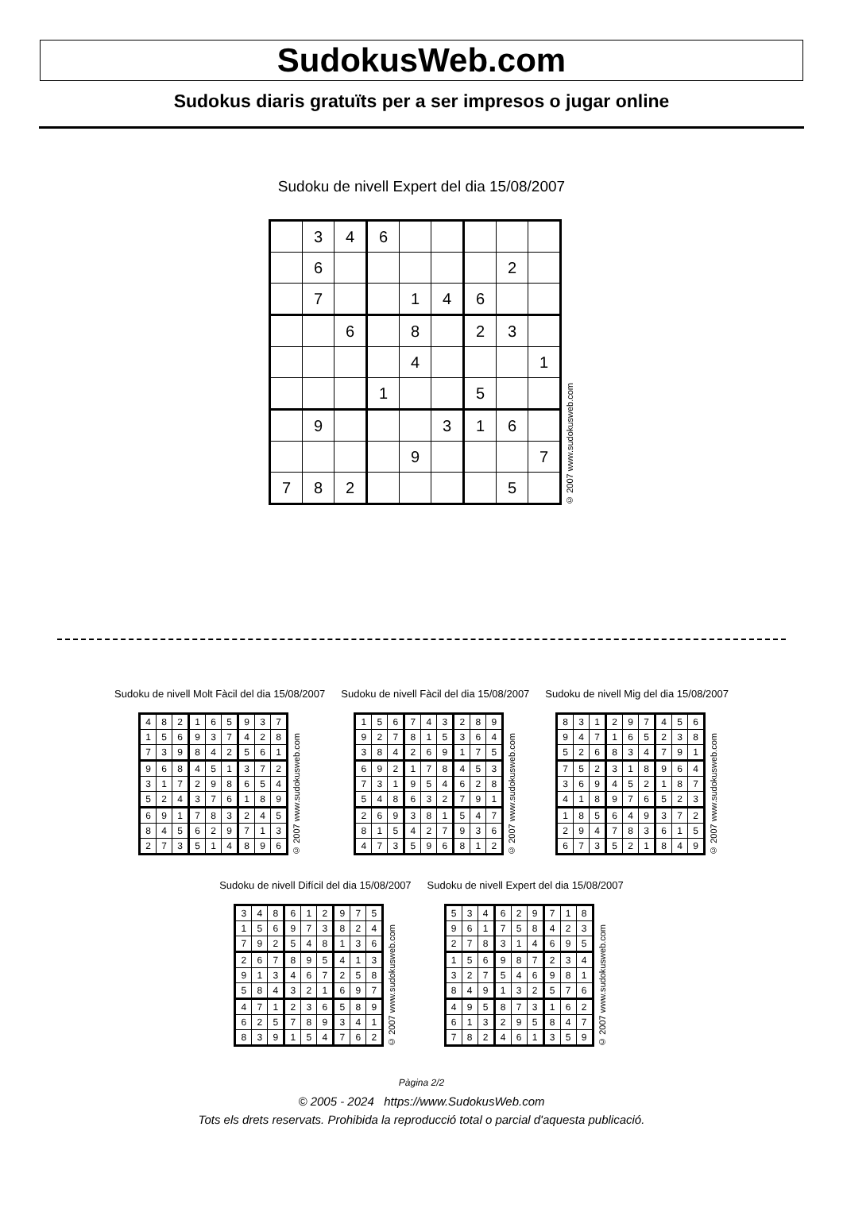SudokusWeb.com
Sudokus diaris gratuïts per a ser impresos o jugar online
Sudoku de nivell Expert del dia 15/08/2007
| | 3 | 4 | 6 | | | | | |
| | 6 | | | | | | 2 | |
| | 7 | | | 1 | 4 | 6 | | |
| | | 6 | | 8 | | 2 | 3 | |
| | | | | 4 | | | | 1 |
| | | | 1 | | | 5 | | |
| | 9 | | | | 3 | 1 | 6 | |
| | | | | 9 | | | | 7 |
| 7 | 8 | 2 | | | | | 5 | |
© 2007 www.sudokusweb.com
Sudoku de nivell Molt Fàcil del dia 15/08/2007
| 4 | 8 | 2 | 1 | 6 | 5 | 9 | 3 | 7 |
| 1 | 5 | 6 | 9 | 3 | 7 | 4 | 2 | 8 |
| 7 | 3 | 9 | 8 | 4 | 2 | 5 | 6 | 1 |
| 9 | 6 | 8 | 4 | 5 | 1 | 3 | 7 | 2 |
| 3 | 1 | 7 | 2 | 9 | 8 | 6 | 5 | 4 |
| 5 | 2 | 4 | 3 | 7 | 6 | 1 | 8 | 9 |
| 6 | 9 | 1 | 7 | 8 | 3 | 2 | 4 | 5 |
| 8 | 4 | 5 | 6 | 2 | 9 | 7 | 1 | 3 |
| 2 | 7 | 3 | 5 | 1 | 4 | 8 | 9 | 6 |
© 2007 www.sudokusweb.com
Sudoku de nivell Fàcil del dia 15/08/2007
| 1 | 5 | 6 | 7 | 4 | 3 | 2 | 8 | 9 |
| 9 | 2 | 7 | 8 | 1 | 5 | 3 | 6 | 4 |
| 3 | 8 | 4 | 2 | 6 | 9 | 1 | 7 | 5 |
| 6 | 9 | 2 | 1 | 7 | 8 | 4 | 5 | 3 |
| 7 | 3 | 1 | 9 | 5 | 4 | 6 | 2 | 8 |
| 5 | 4 | 8 | 6 | 3 | 2 | 7 | 9 | 1 |
| 2 | 6 | 9 | 3 | 8 | 1 | 5 | 4 | 7 |
| 8 | 1 | 5 | 4 | 2 | 7 | 9 | 3 | 6 |
| 4 | 7 | 3 | 5 | 9 | 6 | 8 | 1 | 2 |
© 2007 www.sudokusweb.com
Sudoku de nivell Mig del dia 15/08/2007
| 8 | 3 | 1 | 2 | 9 | 7 | 4 | 5 | 6 |
| 9 | 4 | 7 | 1 | 6 | 5 | 2 | 3 | 8 |
| 5 | 2 | 6 | 8 | 3 | 4 | 7 | 9 | 1 |
| 7 | 5 | 2 | 3 | 1 | 8 | 9 | 6 | 4 |
| 3 | 6 | 9 | 4 | 5 | 2 | 1 | 8 | 7 |
| 4 | 1 | 8 | 9 | 7 | 6 | 5 | 2 | 3 |
| 1 | 8 | 5 | 6 | 4 | 9 | 3 | 7 | 2 |
| 2 | 9 | 4 | 7 | 8 | 3 | 6 | 1 | 5 |
| 6 | 7 | 3 | 5 | 2 | 1 | 8 | 4 | 9 |
© 2007 www.sudokusweb.com
Sudoku de nivell Difícil del dia 15/08/2007
| 3 | 4 | 8 | 6 | 1 | 2 | 9 | 7 | 5 |
| 1 | 5 | 6 | 9 | 7 | 3 | 8 | 2 | 4 |
| 7 | 9 | 2 | 5 | 4 | 8 | 1 | 3 | 6 |
| 2 | 6 | 7 | 8 | 9 | 5 | 4 | 1 | 3 |
| 9 | 1 | 3 | 4 | 6 | 7 | 2 | 5 | 8 |
| 5 | 8 | 4 | 3 | 2 | 1 | 6 | 9 | 7 |
| 4 | 7 | 1 | 2 | 3 | 6 | 5 | 8 | 9 |
| 6 | 2 | 5 | 7 | 8 | 9 | 3 | 4 | 1 |
| 8 | 3 | 9 | 1 | 5 | 4 | 7 | 6 | 2 |
© 2007 www.sudokusweb.com
Sudoku de nivell Expert del dia 15/08/2007
| 5 | 3 | 4 | 6 | 2 | 9 | 7 | 1 | 8 |
| 9 | 6 | 1 | 7 | 5 | 8 | 4 | 2 | 3 |
| 2 | 7 | 8 | 3 | 1 | 4 | 6 | 9 | 5 |
| 1 | 5 | 6 | 9 | 8 | 7 | 2 | 3 | 4 |
| 3 | 2 | 7 | 5 | 4 | 6 | 9 | 8 | 1 |
| 8 | 4 | 9 | 1 | 3 | 2 | 5 | 7 | 6 |
| 4 | 9 | 5 | 8 | 7 | 3 | 1 | 6 | 2 |
| 6 | 1 | 3 | 2 | 9 | 5 | 8 | 4 | 7 |
| 7 | 8 | 2 | 4 | 6 | 1 | 3 | 5 | 9 |
© 2007 www.sudokusweb.com
Pàgina 2/2
© 2005 - 2024 https://www.SudokusWeb.com
Tots els drets reservats. Prohibida la reproducció total o parcial d'aquesta publicació.